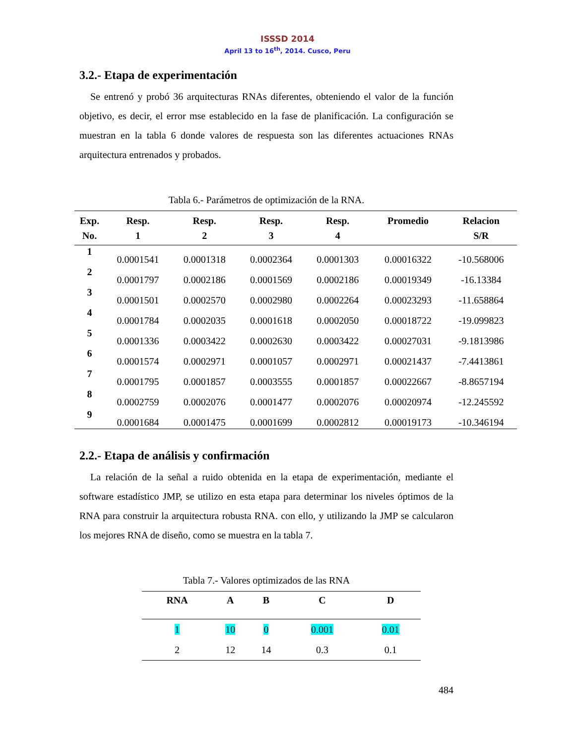ISSSD 2014
April 13 to 16<sup>th</sup>, 2014. Cusco, Peru
3.2.- Etapa de experimentación
Se entrenó y probó 36 arquitecturas RNAs diferentes, obteniendo el valor de la función objetivo, es decir, el error mse establecido en la fase de planificación. La configuración se muestran en la tabla 6 donde valores de respuesta son las diferentes actuaciones RNAs arquitectura entrenados y probados.
Tabla 6.- Parámetros de optimización de la RNA.
| Exp. No. | Resp. 1 | Resp. 2 | Resp. 3 | Resp. 4 | Promedio | Relacion S/R |
| --- | --- | --- | --- | --- | --- | --- |
| 1 | 0.0001541 | 0.0001318 | 0.0002364 | 0.0001303 | 0.00016322 | -10.568006 |
| 2 | 0.0001797 | 0.0002186 | 0.0001569 | 0.0002186 | 0.00019349 | -16.13384 |
| 3 | 0.0001501 | 0.0002570 | 0.0002980 | 0.0002264 | 0.00023293 | -11.658864 |
| 4 | 0.0001784 | 0.0002035 | 0.0001618 | 0.0002050 | 0.00018722 | -19.099823 |
| 5 | 0.0001336 | 0.0003422 | 0.0002630 | 0.0003422 | 0.00027031 | -9.1813986 |
| 6 | 0.0001574 | 0.0002971 | 0.0001057 | 0.0002971 | 0.00021437 | -7.4413861 |
| 7 | 0.0001795 | 0.0001857 | 0.0003555 | 0.0001857 | 0.00022667 | -8.8657194 |
| 8 | 0.0002759 | 0.0002076 | 0.0001477 | 0.0002076 | 0.00020974 | -12.245592 |
| 9 | 0.0001684 | 0.0001475 | 0.0001699 | 0.0002812 | 0.00019173 | -10.346194 |
2.2.- Etapa de análisis y confirmación
La relación de la señal a ruido obtenida en la etapa de experimentación, mediante el software estadístico JMP, se utilizo en esta etapa para determinar los niveles óptimos de la RNA para construir la arquitectura robusta RNA. con ello, y utilizando la JMP se calcularon los mejores RNA de diseño, como se muestra en la tabla 7.
Tabla 7.- Valores optimizados de las RNA
| RNA | A | B | C | D |
| --- | --- | --- | --- | --- |
| 1 | 10 | 0 | 0.001 | 0.01 |
| 2 | 12 | 14 | 0.3 | 0.1 |
484